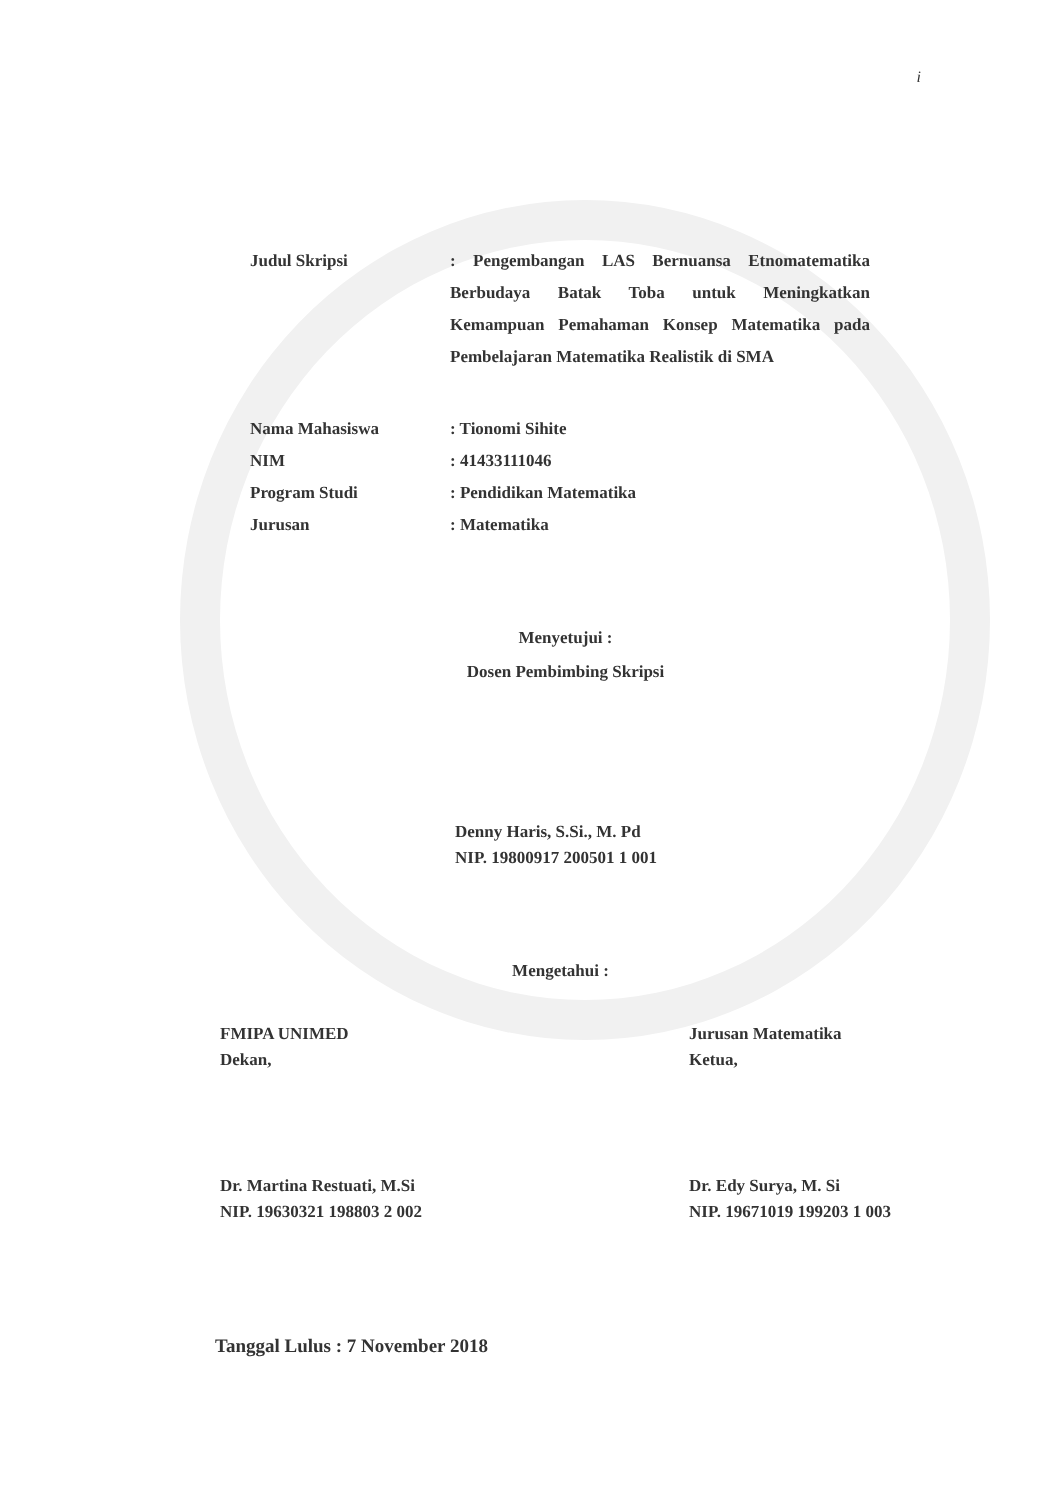i
Judul Skripsi : Pengembangan LAS Bernuansa Etnomatematika Berbudaya Batak Toba untuk Meningkatkan Kemampuan Pemahaman Konsep Matematika pada Pembelajaran Matematika Realistik di SMA
Nama Mahasiswa : Tionomi Sihite
NIM : 41433111046
Program Studi : Pendidikan Matematika
Jurusan : Matematika
Menyetujui :
Dosen Pembimbing Skripsi
Denny Haris, S.Si., M. Pd
NIP. 19800917 200501 1 001
Mengetahui :
FMIPA UNIMED
Dekan,
Dr. Martina Restuati, M.Si
NIP. 19630321 198803 2 002
Jurusan Matematika
Ketua,
Dr. Edy Surya, M. Si
NIP. 19671019 199203 1 003
Tanggal Lulus : 7 November 2018